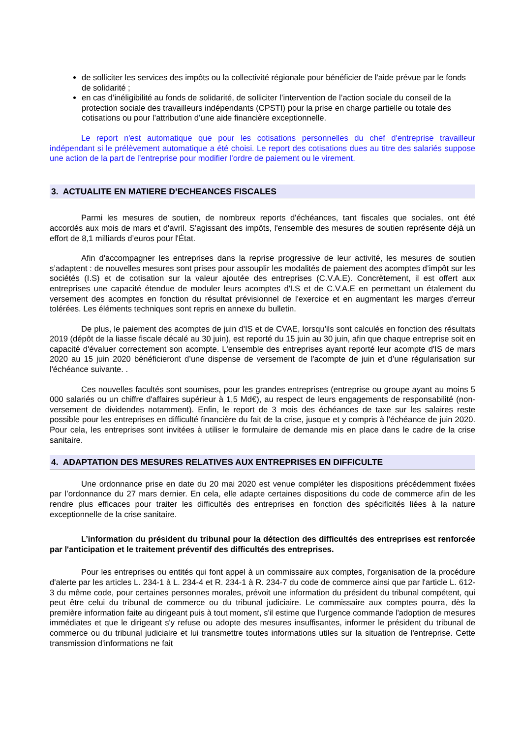de solliciter les services des impôts ou la collectivité régionale pour bénéficier de l'aide prévue par le fonds de solidarité ;
en cas d’inéligibilité au fonds de solidarité, de solliciter l’intervention de l’action sociale du conseil de la protection sociale des travailleurs indépendants (CPSTI) pour la prise en charge partielle ou totale des cotisations ou pour l’attribution d’une aide financière exceptionnelle.
Le report n'est automatique que pour les cotisations personnelles du chef d'entreprise travailleur indépendant si le prélèvement automatique a été choisi. Le report des cotisations dues au titre des salariés suppose une action de la part de l’entreprise pour modifier l’ordre de paiement ou le virement.
3. ACTUALITE EN MATIERE D’ECHEANCES FISCALES
Parmi les mesures de soutien, de nombreux reports d'échéances, tant fiscales que sociales, ont été accordés aux mois de mars et d'avril. S’agissant des impôts, l'ensemble des mesures de soutien représente déjà un effort de 8,1 milliards d’euros pour l'État.
Afin d'accompagner les entreprises dans la reprise progressive de leur activité, les mesures de soutien s’adaptent : de nouvelles mesures sont prises pour assouplir les modalités de paiement des acomptes d’impôt sur les sociétés (I.S) et de cotisation sur la valeur ajoutée des entreprises (C.V.A.E). Concrètement, il est offert aux entreprises une capacité étendue de moduler leurs acomptes d'I.S et de C.V.A.E en permettant un étalement du versement des acomptes en fonction du résultat prévisionnel de l'exercice et en augmentant les marges d'erreur tolérées. Les éléments techniques sont repris en annexe du bulletin.
De plus, le paiement des acomptes de juin d'IS et de CVAE, lorsqu'ils sont calculés en fonction des résultats 2019 (dépôt de la liasse fiscale décalé au 30 juin), est reporté du 15 juin au 30 juin, afin que chaque entreprise soit en capacité d'évaluer correctement son acompte. L'ensemble des entreprises ayant reporté leur acompte d'IS de mars 2020 au 15 juin 2020 bénéficieront d’une dispense de versement de l'acompte de juin et d’une régularisation sur l'échéance suivante. .
Ces nouvelles facultés sont soumises, pour les grandes entreprises (entreprise ou groupe ayant au moins 5 000 salariés ou un chiffre d'affaires supérieur à 1,5 Md€), au respect de leurs engagements de responsabilité (non-versement de dividendes notamment). Enfin, le report de 3 mois des échéances de taxe sur les salaires reste possible pour les entreprises en difficulté financière du fait de la crise, jusque et y compris à l'échéance de juin 2020. Pour cela, les entreprises sont invitées à utiliser le formulaire de demande mis en place dans le cadre de la crise sanitaire.
4. ADAPTATION DES MESURES RELATIVES AUX ENTREPRISES EN DIFFICULTE
Une ordonnance prise en date du 20 mai 2020 est venue compléter les dispositions précédemment fixées par l’ordonnance du 27 mars dernier. En cela, elle adapte certaines dispositions du code de commerce afin de les rendre plus efficaces pour traiter les difficultés des entreprises en fonction des spécificités liées à la nature exceptionnelle de la crise sanitaire.
L’information du président du tribunal pour la détection des difficultés des entreprises est renforcée par l'anticipation et le traitement préventif des difficultés des entreprises.
Pour les entreprises ou entités qui font appel à un commissaire aux comptes, l'organisation de la procédure d'alerte par les articles L. 234-1 à L. 234-4 et R. 234-1 à R. 234-7 du code de commerce ainsi que par l'article L. 612-3 du même code, pour certaines personnes morales, prévoit une information du président du tribunal compétent, qui peut être celui du tribunal de commerce ou du tribunal judiciaire. Le commissaire aux comptes pourra, dès la première information faite au dirigeant puis à tout moment, s'il estime que l'urgence commande l'adoption de mesures immédiates et que le dirigeant s'y refuse ou adopte des mesures insuffisantes, informer le président du tribunal de commerce ou du tribunal judiciaire et lui transmettre toutes informations utiles sur la situation de l'entreprise. Cette transmission d'informations ne fait